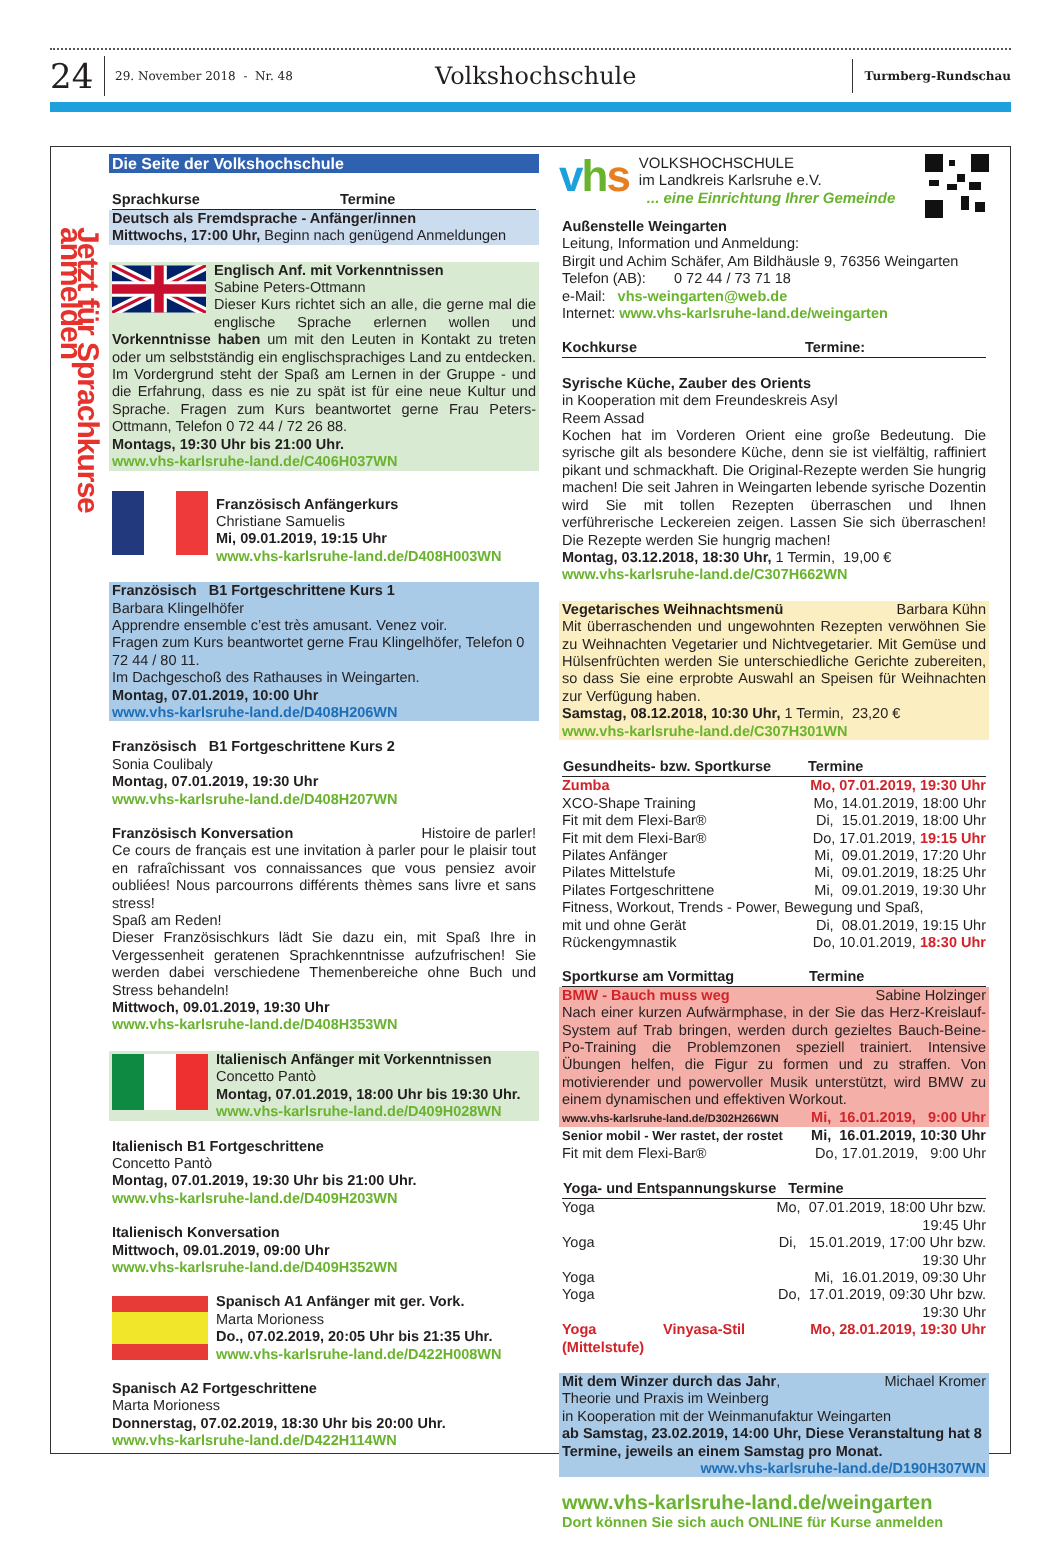24
29. November 2018 - Nr. 48
Volkshochschule
Turmberg-Rundschau
Jetzt für Sprachkurse anmelden
Die Seite der Volkshochschule
Sprachkurse Termine
Deutsch als Fremdsprache - Anfänger/innen
Mittwochs, 17:00 Uhr, Beginn nach genügend Anmeldungen
Englisch Anf. mit Vorkenntnissen
Sabine Peters-Ottmann
Dieser Kurs richtet sich an alle, die gerne mal die englische Sprache erlernen wollen und Vorkenntnisse haben um mit den Leuten in Kontakt zu treten oder um selbstständig ein englischsprachiges Land zu entdecken. Im Vordergrund steht der Spaß am Lernen in der Gruppe - und die Erfahrung, dass es nie zu spät ist für eine neue Kultur und Sprache. Fragen zum Kurs beantwortet gerne Frau Peters-Ottmann, Telefon 0 72 44 / 72 26 88.
Montags, 19:30 Uhr bis 21:00 Uhr.
www.vhs-karlsruhe-land.de/C406H037WN
Französisch Anfängerkurs
Christiane Samuelis
Mi, 09.01.2019, 19:15 Uhr
www.vhs-karlsruhe-land.de/D408H003WN
Französisch B1 Fortgeschrittene Kurs 1
Barbara Klingelhöfer
Apprendre ensemble c’est très amusant. Venez voir.
Fragen zum Kurs beantwortet gerne Frau Klingelhöfer, Telefon 0 72 44 / 80 11.
Im Dachgeschoß des Rathauses in Weingarten.
Montag, 07.01.2019, 10:00 Uhr
www.vhs-karlsruhe-land.de/D408H206WN
Französisch B1 Fortgeschrittene Kurs 2
Sonia Coulibaly
Montag, 07.01.2019, 19:30 Uhr
www.vhs-karlsruhe-land.de/D408H207WN
Französisch Konversation Histoire de parler!
Ce cours de français est une invitation à parler pour le plaisir tout en rafraîchissant vos connaissances que vous pensiez avoir oubliées! Nous parcourrons différents thèmes sans livre et sans stress!
Spaß am Reden!
Dieser Französischkurs lädt Sie dazu ein, mit Spaß Ihre in Vergessenheit geratenen Sprachkenntnisse aufzufrischen! Sie werden dabei verschiedene Themenbereiche ohne Buch und Stress behandeln!
Mittwoch, 09.01.2019, 19:30 Uhr
www.vhs-karlsruhe-land.de/D408H353WN
Italienisch Anfänger mit Vorkenntnissen
Concetto Pantò
Montag, 07.01.2019, 18:00 Uhr bis 19:30 Uhr.
www.vhs-karlsruhe-land.de/D409H028WN
Italienisch B1 Fortgeschrittene
Concetto Pantò
Montag, 07.01.2019, 19:30 Uhr bis 21:00 Uhr.
www.vhs-karlsruhe-land.de/D409H203WN
Italienisch Konversation
Mittwoch, 09.01.2019, 09:00 Uhr
www.vhs-karlsruhe-land.de/D409H352WN
Spanisch A1 Anfänger mit ger. Vork.
Marta Morioness
Do., 07.02.2019, 20:05 Uhr bis 21:35 Uhr.
www.vhs-karlsruhe-land.de/D422H008WN
Spanisch A2 Fortgeschrittene
Marta Morioness
Donnerstag, 07.02.2019, 18:30 Uhr bis 20:00 Uhr.
www.vhs-karlsruhe-land.de/D422H114WN
vhs
VOLKSHOCHSCHULE
im Landkreis Karlsruhe e.V.
... eine Einrichtung Ihrer Gemeinde
Außenstelle Weingarten
Leitung, Information und Anmeldung:
Birgit und Achim Schäfer, Am Bildhäusle 9, 76356 Weingarten
Telefon (AB): 0 72 44 / 73 71 18
e-Mail: vhs-weingarten@web.de
Internet: www.vhs-karlsruhe-land.de/weingarten
Kochkurse Termine:
Syrische Küche, Zauber des Orients
in Kooperation mit dem Freundeskreis Asyl
Reem Assad
Kochen hat im Vorderen Orient eine große Bedeutung. Die syrische gilt als besondere Küche, denn sie ist vielfältig, raffiniert pikant und schmackhaft. Die Original-Rezepte werden Sie hungrig machen! Die seit Jahren in Weingarten lebende syrische Dozentin wird Sie mit tollen Rezepten überraschen und Ihnen verführerische Leckereien zeigen. Lassen Sie sich überraschen! Die Rezepte werden Sie hungrig machen!
Montag, 03.12.2018, 18:30 Uhr, 1 Termin, 19,00 €
www.vhs-karlsruhe-land.de/C307H662WN
Vegetarisches Weihnachtsmenü Barbara Kühn
Mit überraschenden und ungewohnten Rezepten verwöhnen Sie zu Weihnachten Vegetarier und Nichtvegetarier. Mit Gemüse und Hülsenfrüchten werden Sie unterschiedliche Gerichte zubereiten, so dass Sie eine erprobte Auswahl an Speisen für Weihnachten zur Verfügung haben.
Samstag, 08.12.2018, 10:30 Uhr, 1 Termin, 23,20 €
www.vhs-karlsruhe-land.de/C307H301WN
| Gesundheits- bzw. Sportkurse | Termine |
| --- | --- |
| Zumba | Mo, 07.01.2019, 19:30 Uhr |
| XCO-Shape Training | Mo, 14.01.2019, 18:00 Uhr |
| Fit mit dem Flexi-Bar® | Di, 15.01.2019, 18:00 Uhr |
| Fit mit dem Flexi-Bar® | Do, 17.01.2019, 19:15 Uhr |
| Pilates Anfänger | Mi, 09.01.2019, 17:20 Uhr |
| Pilates Mittelstufe | Mi, 09.01.2019, 18:25 Uhr |
| Pilates Fortgeschrittene | Mi, 09.01.2019, 19:30 Uhr |
| Fitness, Workout, Trends - Power, Bewegung und Spaß, | |
| mit und ohne Gerät | Di, 08.01.2019, 19:15 Uhr |
| Rückengymnastik | Do, 10.01.2019, 18:30 Uhr |
Sportkurse am Vormittag Termine
BMW - Bauch muss weg Sabine Holzinger
Nach einer kurzen Aufwärmphase, in der Sie das Herz-Kreislauf-System auf Trab bringen, werden durch gezieltes Bauch-Beine-Po-Training die Problemzonen speziell trainiert. Intensive Übungen helfen, die Figur zu formen und zu straffen. Von motivierender und powervoller Musik unterstützt, wird BMW zu einem dynamischen und effektiven Workout.
www.vhs-karlsruhe-land.de/D302H266WN Mi, 16.01.2019, 9:00 Uhr
| Senior mobil - Wer rastet, der rostet | Mi, 16.01.2019, 10:30 Uhr |
| Fit mit dem Flexi-Bar® | Do, 17.01.2019, 9:00 Uhr |
| Yoga- und Entspannungskurse Termine | |
| --- | --- |
| Yoga | Mo, 07.01.2019, 18:00 Uhr bzw. 19:45 Uhr |
| Yoga | Di, 15.01.2019, 17:00 Uhr bzw. 19:30 Uhr |
| Yoga | Mi, 16.01.2019, 09:30 Uhr |
| Yoga | Do, 17.01.2019, 09:30 Uhr bzw. 19:30 Uhr |
| Yoga Vinyasa-Stil (Mittelstufe) | Mo, 28.01.2019, 19:30 Uhr |
Mit dem Winzer durch das Jahr, Michael Kromer
Theorie und Praxis im Weinberg
in Kooperation mit der Weinmanufaktur Weingarten
ab Samstag, 23.02.2019, 14:00 Uhr, Diese Veranstaltung hat 8 Termine, jeweils an einem Samstag pro Monat.
www.vhs-karlsruhe-land.de/D190H307WN
www.vhs-karlsruhe-land.de/weingarten
Dort können Sie sich auch ONLINE für Kurse anmelden